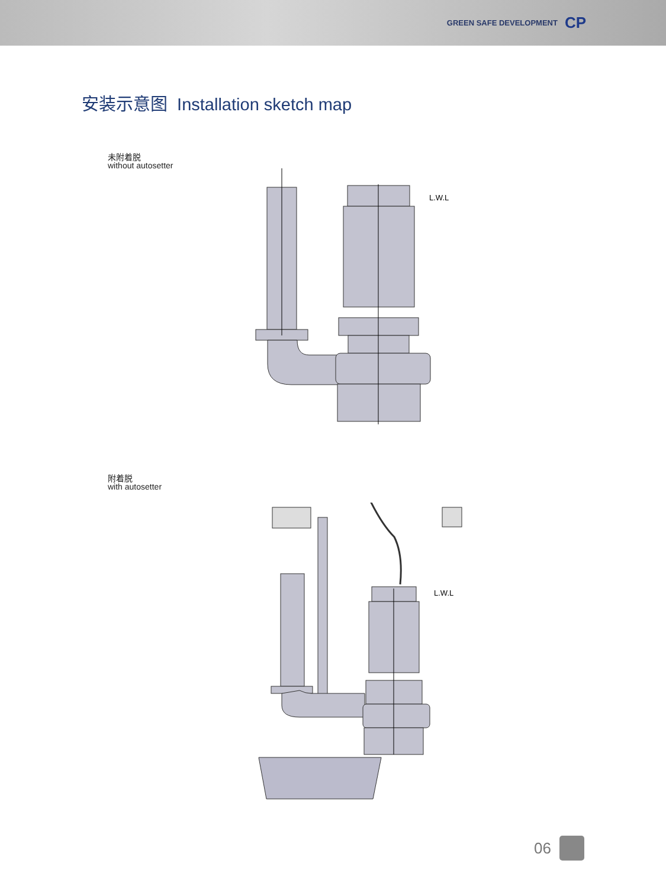GREEN SAFE DEVELOPMENT CP
安装示意图 Installation sketch map
未附着脱
without autosetter
L.W.L
附着脱
with autosetter
L.W.L
06